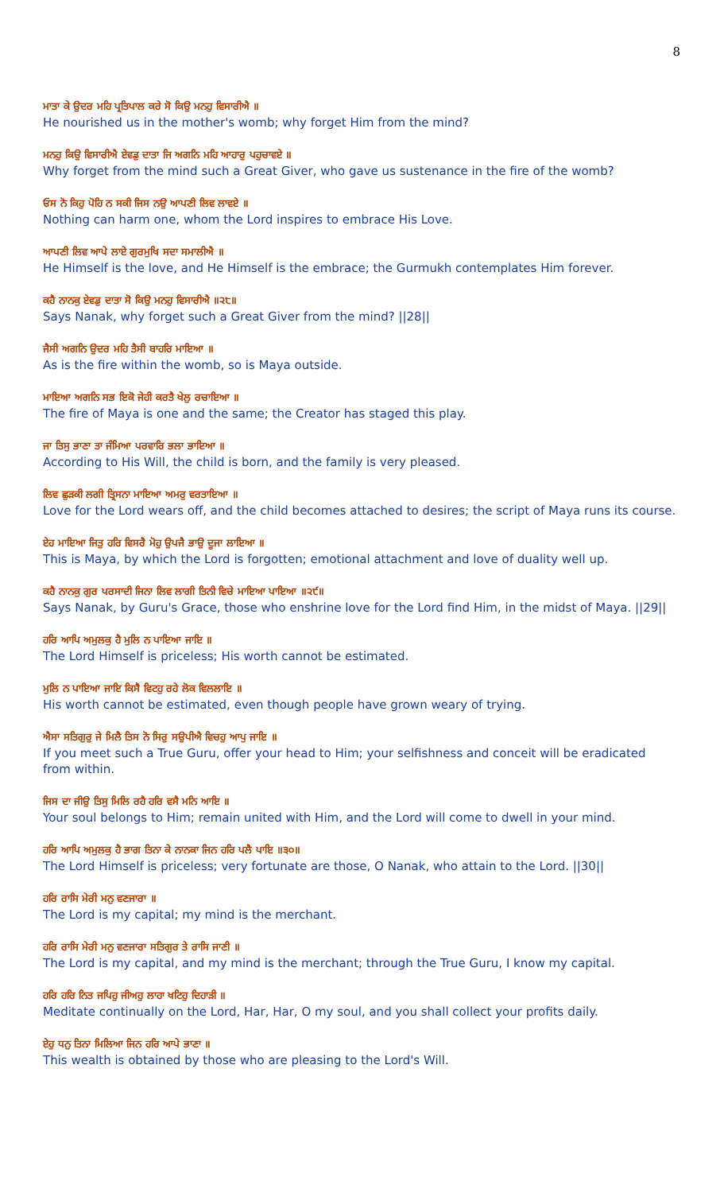8
ਮਾਤਾ ਕੇ ਉਦਰ ਮਹਿ ਪ੍ਰਤਿਪਾਲ ਕਰੇ ਸੋ ਕਿਉ ਮਨਹੁ ਵਿਸਾਰੀਐ ॥
He nourished us in the mother's womb; why forget Him from the mind?
ਮਨਹੁ ਕਿਉ ਵਿਸਾਰੀਐ ਏਵਡੁ ਦਾਤਾ ਜਿ ਅਗਨਿ ਮਹਿ ਆਹਾਰੁ ਪਹੁਚਾਵਏ ॥
Why forget from the mind such a Great Giver, who gave us sustenance in the fire of the womb?
ਓਸ ਨੋ ਕਿਹੁ ਪੋਹਿ ਨ ਸਕੀ ਜਿਸ ਨਉ ਆਪਣੀ ਲਿਵ ਲਾਵਏ ॥
Nothing can harm one, whom the Lord inspires to embrace His Love.
ਆਪਣੀ ਲਿਵ ਆਪੇ ਲਾਏ ਗੁਰਮੁਖਿ ਸਦਾ ਸਮਾਲੀਐ ॥
He Himself is the love, and He Himself is the embrace; the Gurmukh contemplates Him forever.
ਕਹੈ ਨਾਨਕੁ ਏਵਡੁ ਦਾਤਾ ਸੋ ਕਿਉ ਮਨਹੁ ਵਿਸਾਰੀਐ ॥੨੮॥
Says Nanak, why forget such a Great Giver from the mind? ||28||
ਜੈਸੀ ਅਗਨਿ ਉਦਰ ਮਹਿ ਤੈਸੀ ਬਾਹਰਿ ਮਾਇਆ ॥
As is the fire within the womb, so is Maya outside.
ਮਾਇਆ ਅਗਨਿ ਸਭ ਇਕੋ ਜੇਹੀ ਕਰਤੈ ਖੇਲੁ ਰਚਾਇਆ ॥
The fire of Maya is one and the same; the Creator has staged this play.
ਜਾ ਤਿਸੁ ਭਾਣਾ ਤਾ ਜੰਮਿਆ ਪਰਵਾਰਿ ਭਲਾ ਭਾਇਆ ॥
According to His Will, the child is born, and the family is very pleased.
ਲਿਵ ਛੁੜਕੀ ਲਗੀ ਤ੍ਰਿਸਨਾ ਮਾਇਆ ਅਮਰੁ ਵਰਤਾਇਆ ॥
Love for the Lord wears off, and the child becomes attached to desires; the script of Maya runs its course.
ਏਹ ਮਾਇਆ ਜਿਤੁ ਹਰਿ ਵਿਸਰੈ ਮੋਹੁ ਉਪਜੈ ਭਾਉ ਦੂਜਾ ਲਾਇਆ ॥
This is Maya, by which the Lord is forgotten; emotional attachment and love of duality well up.
ਕਹੈ ਨਾਨਕੁ ਗੁਰ ਪਰਸਾਦੀ ਜਿਨਾ ਲਿਵ ਲਾਗੀ ਤਿਨੀ ਵਿਚੇ ਮਾਇਆ ਪਾਇਆ ॥੨੯॥
Says Nanak, by Guru's Grace, those who enshrine love for the Lord find Him, in the midst of Maya. ||29||
ਹਰਿ ਆਪਿ ਅਮੁਲਕੁ ਹੈ ਮੁਲਿ ਨ ਪਾਇਆ ਜਾਇ ॥
The Lord Himself is priceless; His worth cannot be estimated.
ਮੁਲਿ ਨ ਪਾਇਆ ਜਾਇ ਕਿਸੈ ਵਿਟਹੁ ਰਹੇ ਲੋਕ ਵਿਲਲਾਇ ॥
His worth cannot be estimated, even though people have grown weary of trying.
ਐਸਾ ਸਤਿਗੁਰੁ ਜੇ ਮਿਲੈ ਤਿਸ ਨੋ ਸਿਰੁ ਸਉਪੀਐ ਵਿਚਹੁ ਆਪੁ ਜਾਇ ॥
If you meet such a True Guru, offer your head to Him; your selfishness and conceit will be eradicated from within.
ਜਿਸ ਦਾ ਜੀਉ ਤਿਸੁ ਮਿਲਿ ਰਹੈ ਹਰਿ ਵਸੈ ਮਨਿ ਆਇ ॥
Your soul belongs to Him; remain united with Him, and the Lord will come to dwell in your mind.
ਹਰਿ ਆਪਿ ਅਮੁਲਕੁ ਹੈ ਭਾਗ ਤਿਨਾ ਕੇ ਨਾਨਕਾ ਜਿਨ ਹਰਿ ਪਲੈ ਪਾਇ ॥੩੦॥
The Lord Himself is priceless; very fortunate are those, O Nanak, who attain to the Lord. ||30||
ਹਰਿ ਰਾਸਿ ਮੇਰੀ ਮਨੁ ਵਣਜਾਰਾ ॥
The Lord is my capital; my mind is the merchant.
ਹਰਿ ਰਾਸਿ ਮੇਰੀ ਮਨੁ ਵਣਜਾਰਾ ਸਤਿਗੁਰ ਤੇ ਰਾਸਿ ਜਾਣੀ ॥
The Lord is my capital, and my mind is the merchant; through the True Guru, I know my capital.
ਹਰਿ ਹਰਿ ਨਿਤ ਜਪਿਹੁ ਜੀਅਹੁ ਲਾਹਾ ਖਟਿਹੁ ਦਿਹਾੜੀ ॥
Meditate continually on the Lord, Har, Har, O my soul, and you shall collect your profits daily.
ਏਹੁ ਧਨੁ ਤਿਨਾ ਮਿਲਿਆ ਜਿਨ ਹਰਿ ਆਪੇ ਭਾਣਾ ॥
This wealth is obtained by those who are pleasing to the Lord's Will.